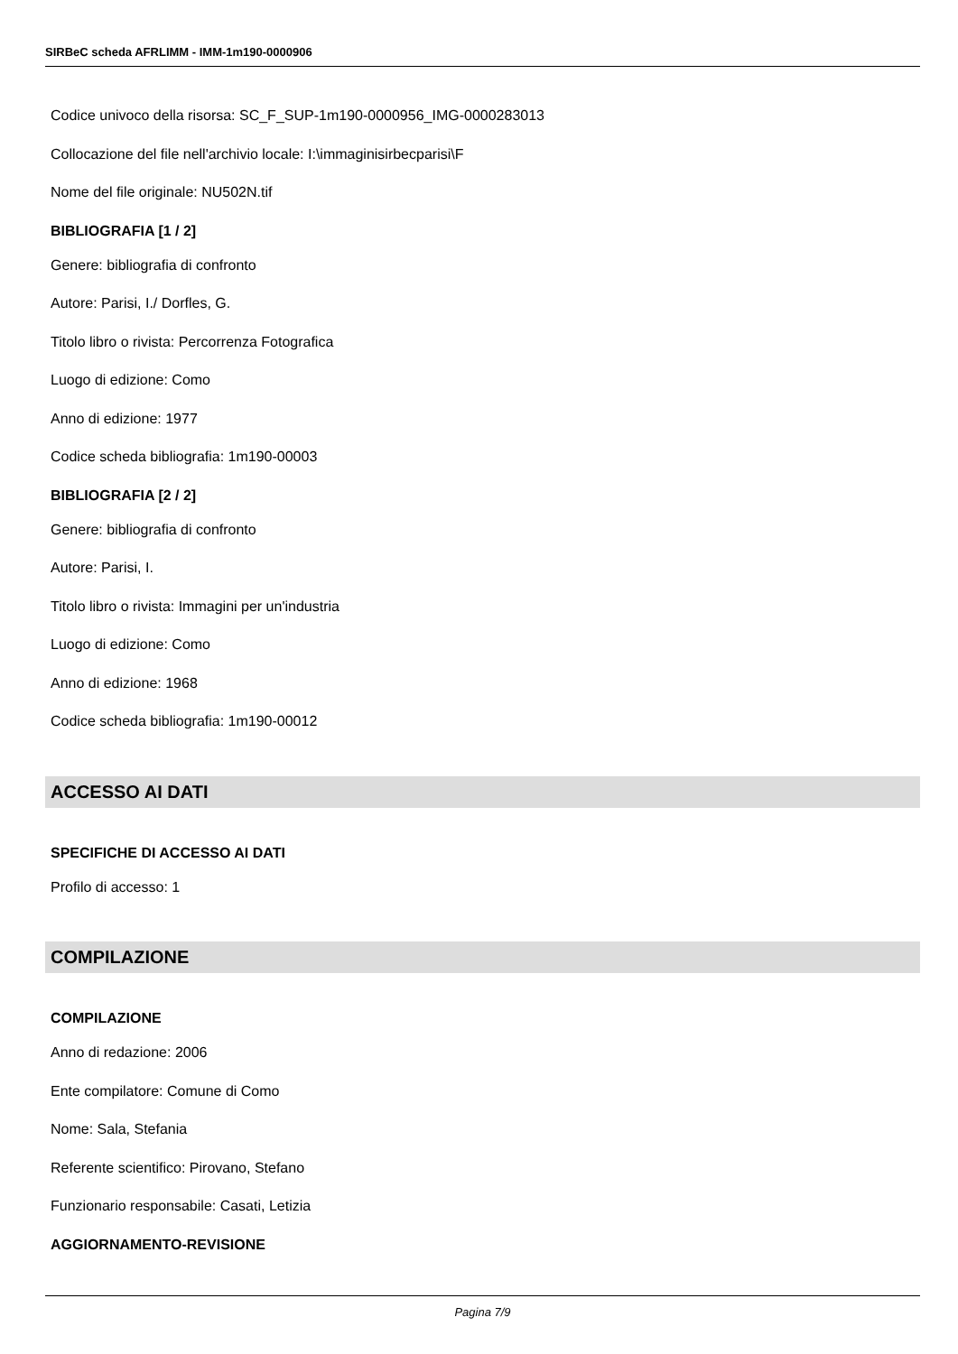SIRBeC scheda AFRLIMM - IMM-1m190-0000906
Codice univoco della risorsa: SC_F_SUP-1m190-0000956_IMG-0000283013
Collocazione del file nell'archivio locale: I:\immaginisirbecparisi\F
Nome del file originale: NU502N.tif
BIBLIOGRAFIA [1 / 2]
Genere: bibliografia di confronto
Autore: Parisi, I./ Dorfles, G.
Titolo libro o rivista: Percorrenza Fotografica
Luogo di edizione: Como
Anno di edizione: 1977
Codice scheda bibliografia: 1m190-00003
BIBLIOGRAFIA [2 / 2]
Genere: bibliografia di confronto
Autore: Parisi, I.
Titolo libro o rivista: Immagini per un'industria
Luogo di edizione: Como
Anno di edizione: 1968
Codice scheda bibliografia: 1m190-00012
ACCESSO AI DATI
SPECIFICHE DI ACCESSO AI DATI
Profilo di accesso: 1
COMPILAZIONE
COMPILAZIONE
Anno di redazione: 2006
Ente compilatore: Comune di Como
Nome: Sala, Stefania
Referente scientifico: Pirovano, Stefano
Funzionario responsabile: Casati, Letizia
AGGIORNAMENTO-REVISIONE
Pagina 7/9